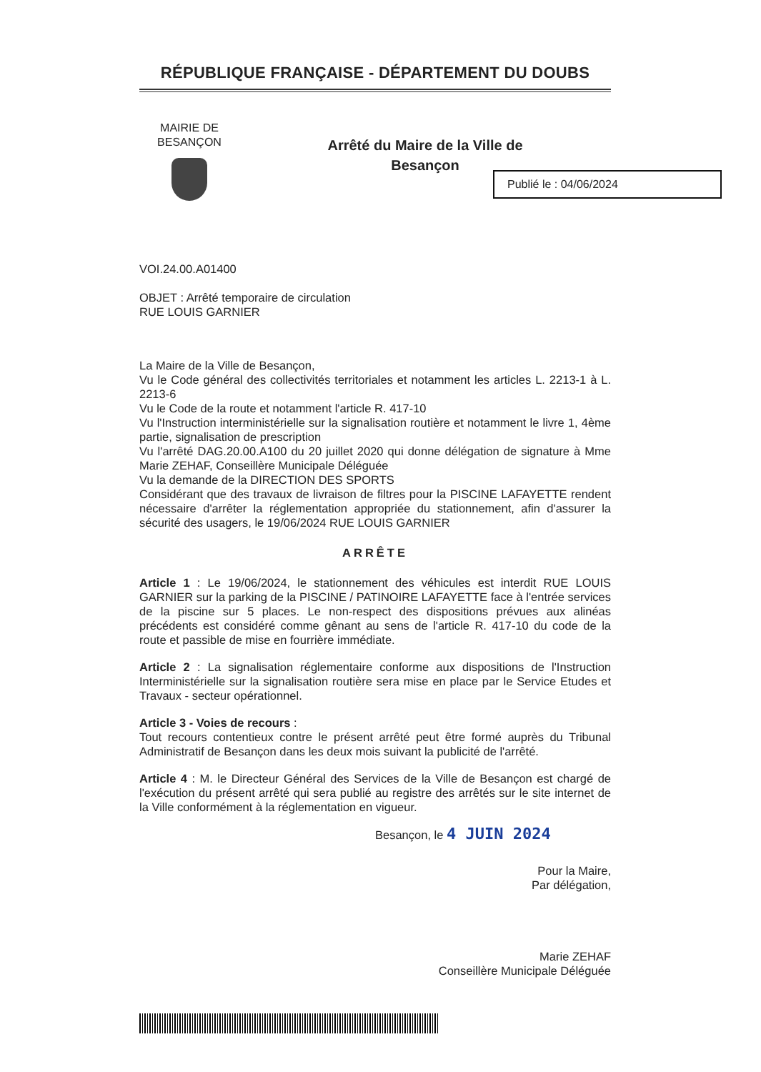RÉPUBLIQUE FRANÇAISE - DÉPARTEMENT DU DOUBS
MAIRIE DE
BESANÇON
Arrêté du Maire de la Ville de
Besançon
VOI.24.00.A01400
OBJET : Arrêté temporaire de circulation
RUE LOUIS GARNIER
La Maire de la Ville de Besançon,
Vu le Code général des collectivités territoriales et notamment les articles L. 2213-1 à L. 2213-6
Vu le Code de la route et notamment l'article R. 417-10
Vu l'Instruction interministérielle sur la signalisation routière et notamment le livre 1, 4ème partie, signalisation de prescription
Vu l'arrêté DAG.20.00.A100 du 20 juillet 2020 qui donne délégation de signature à Mme Marie ZEHAF, Conseillère Municipale Déléguée
Vu la demande de la DIRECTION DES SPORTS
Considérant que des travaux de livraison de filtres pour la PISCINE LAFAYETTE rendent nécessaire d'arrêter la réglementation appropriée du stationnement, afin d'assurer la sécurité des usagers, le 19/06/2024 RUE LOUIS GARNIER
ARRÊTE
Article 1 : Le 19/06/2024, le stationnement des véhicules est interdit RUE LOUIS GARNIER sur la parking de la PISCINE / PATINOIRE LAFAYETTE face à l'entrée services de la piscine sur 5 places. Le non-respect des dispositions prévues aux alinéas précédents est considéré comme gênant au sens de l'article R. 417-10 du code de la route et passible de mise en fourrière immédiate.
Article 2 : La signalisation réglementaire conforme aux dispositions de l'Instruction Interministérielle sur la signalisation routière sera mise en place par le Service Etudes et Travaux - secteur opérationnel.
Article 3 - Voies de recours :
Tout recours contentieux contre le présent arrêté peut être formé auprès du Tribunal Administratif de Besançon dans les deux mois suivant la publicité de l'arrêté.
Article 4 : M. le Directeur Général des Services de la Ville de Besançon est chargé de l'exécution du présent arrêté qui sera publié au registre des arrêtés sur le site internet de la Ville conformément à la réglementation en vigueur.
Besançon, le 4 JUIN 2024
Pour la Maire,
Par délégation,
Marie ZEHAF
Conseillère Municipale Déléguée
Publié le : 04/06/2024